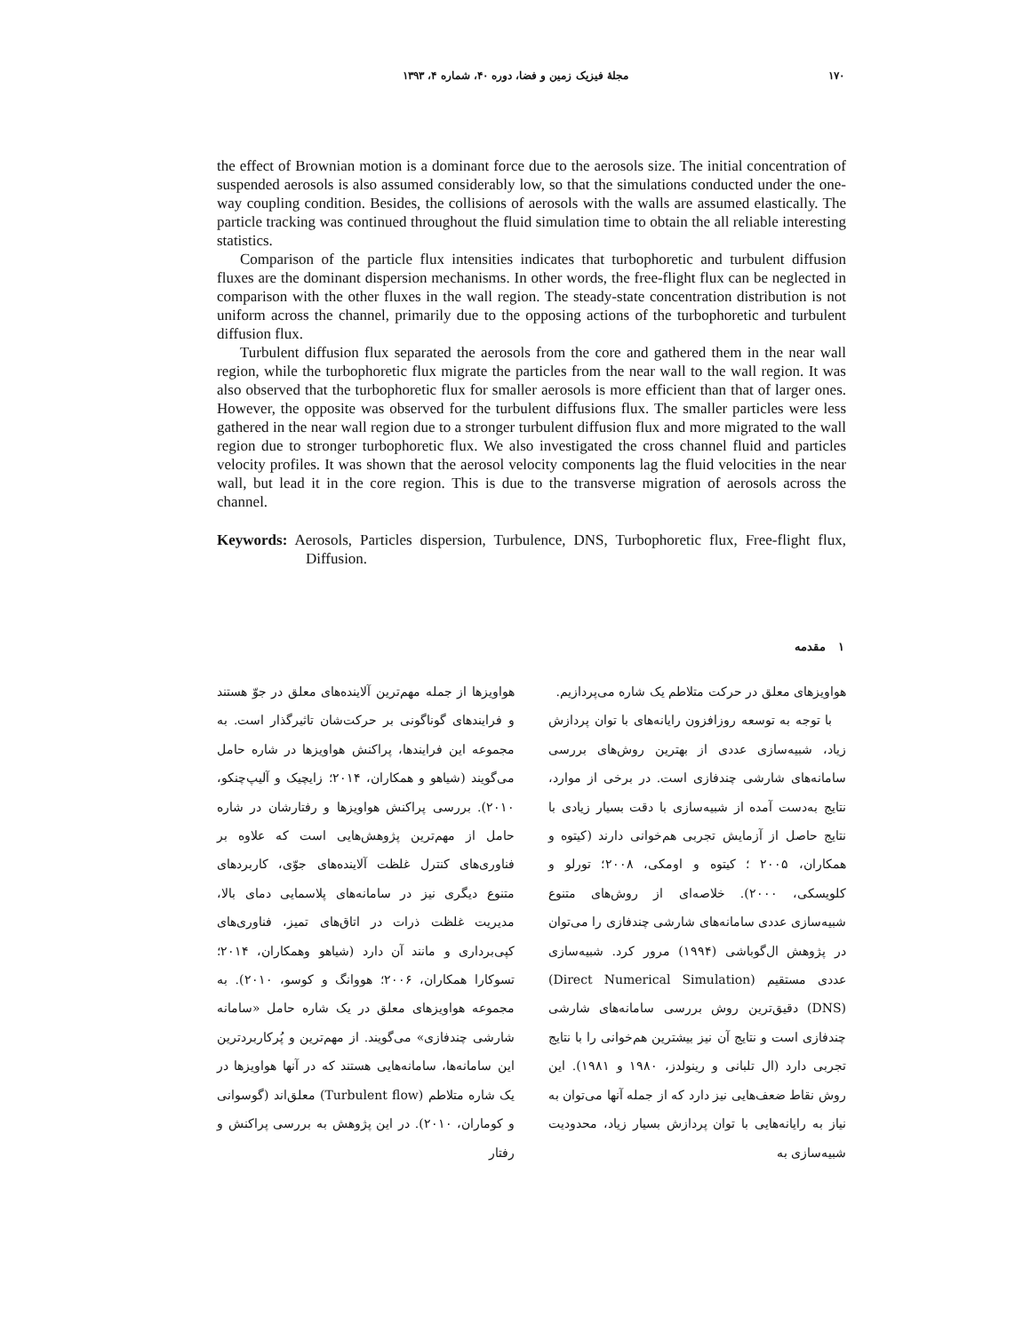۱۷۰ مجلهٔ فیزیک زمین و فضا، دوره ۴۰، شماره ۴، ۱۳۹۳
the effect of Brownian motion is a dominant force due to the aerosols size. The initial concentration of suspended aerosols is also assumed considerably low, so that the simulations conducted under the one-way coupling condition. Besides, the collisions of aerosols with the walls are assumed elastically. The particle tracking was continued throughout the fluid simulation time to obtain the all reliable interesting statistics.
Comparison of the particle flux intensities indicates that turbophoretic and turbulent diffusion fluxes are the dominant dispersion mechanisms. In other words, the free-flight flux can be neglected in comparison with the other fluxes in the wall region. The steady-state concentration distribution is not uniform across the channel, primarily due to the opposing actions of the turbophoretic and turbulent diffusion flux.
Turbulent diffusion flux separated the aerosols from the core and gathered them in the near wall region, while the turbophoretic flux migrate the particles from the near wall to the wall region. It was also observed that the turbophoretic flux for smaller aerosols is more efficient than that of larger ones. However, the opposite was observed for the turbulent diffusions flux. The smaller particles were less gathered in the near wall region due to a stronger turbulent diffusion flux and more migrated to the wall region due to stronger turbophoretic flux. We also investigated the cross channel fluid and particles velocity profiles. It was shown that the aerosol velocity components lag the fluid velocities in the near wall, but lead it in the core region. This is due to the transverse migration of aerosols across the channel.
Keywords: Aerosols, Particles dispersion, Turbulence, DNS, Turbophoretic flux, Free-flight flux, Diffusion.
۱ مقدمه
هواویزها از جمله مهم‌ترین آلاینده‌های معلق در جوّ هستند و فرایندهای گوناگونی بر حرکت‌شان تاثیرگذار است. به مجموعه این فرایندها، پراکنش هواویزها در شاره حامل می‌گویند (شیاهو و همکاران، ۲۰۱۴؛ زایچیک و آلیپ‌چنکو، ۲۰۱۰). بررسی پراکنش هواویزها و رفتارشان در شاره حامل از مهم‌ترین پژوهش‌هایی است که علاوه بر فناوری‌های کنترل غلظت آلاینده‌های جوّی، کاربردهای متنوع دیگری نیز در سامانه‌های پلاسمایی دمای بالا، مدیریت غلظت ذرات در اتاق‌های تمیز، فناوری‌های کپی‌برداری و مانند آن دارد (شیاهو وهمکاران، ۲۰۱۴؛ تسوکارا همکاران، ۲۰۰۶؛ هووانگ و کوسو، ۲۰۱۰). به مجموعه هواویزهای معلق در یک شاره حامل «سامانه شارشی چندفازی» می‌گویند. از مهم‌ترین و پُرکاربردترین این سامانه‌ها، سامانه‌هایی هستند که در آنها هواویزها در یک شاره متلاطم (Turbulent flow) معلق‌اند (گوسوانی و کوماران، ۲۰۱۰). در این پژوهش به بررسی پراکنش و رفتار
هواویزهای معلق در حرکت متلاطم یک شاره می‌پردازیم.
با توجه به توسعه روزافزون رایانه‌های با توان پردازش زیاد، شبیه‌سازی عددی از بهترین روش‌های بررسی سامانه‌های شارشی چندفازی است. در برخی از موارد، نتایج به‌دست آمده از شبیه‌سازی با دقت بسیار زیادی با نتایج حاصل از آزمایش تجربی هم‌خوانی دارند (کیتوه و همکاران، ۲۰۰۵ ؛ کیتوه و اومکی، ۲۰۰۸؛ تورلو و کلویسکی، ۲۰۰۰). خلاصه‌ای از روش‌های متنوع شبیه‌سازی عددی سامانه‌های شارشی چندفازی را می‌توان در پژوهش ال‌گوباشی (۱۹۹۴) مرور کرد. شبیه‌سازی عددی مستقیم (Direct Numerical Simulation)(DNS) دقیق‌ترین روش بررسی سامانه‌های شارشی چندفازی است و نتایج آن نیز بیشترین هم‌خوانی را با نتایج تجربی دارد (ال تلبانی و رینولدز، ۱۹۸۰ و ۱۹۸۱). این روش نقاط ضعف‌هایی نیز دارد که از جمله آنها می‌توان به نیاز به رایانه‌هایی با توان پردازش بسیار زیاد، محدودیت شبیه‌سازی به